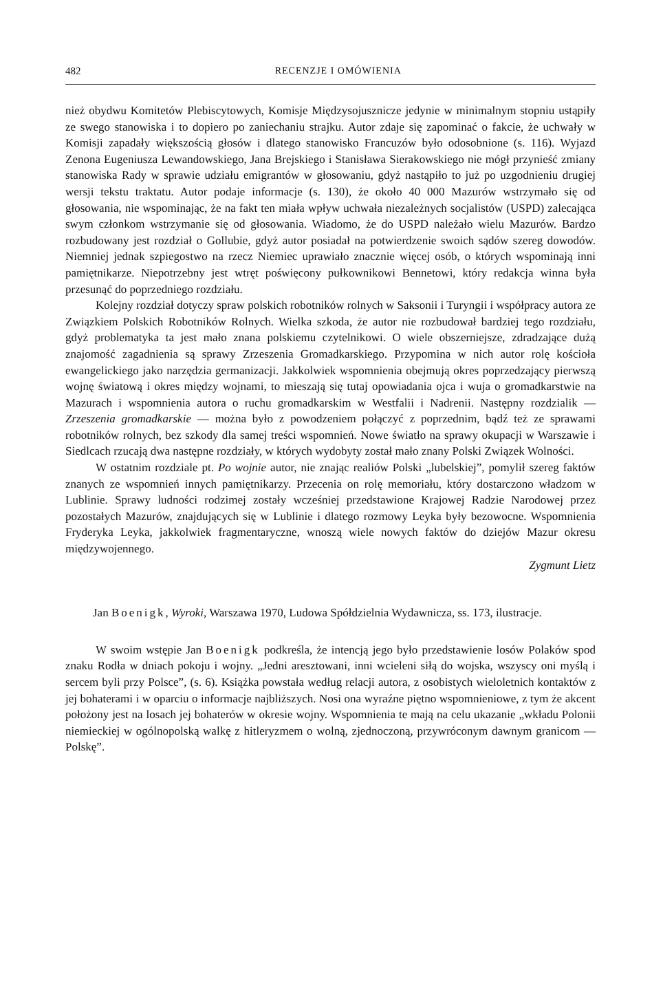482 RECENZJE I OMÓWIENIA
nież obydwu Komitetów Plebiscytowych, Komisje Międzysojusznicze jedynie w minimalnym stopniu ustąpiły ze swego stanowiska i to dopiero po zaniechaniu strajku. Autor zdaje się zapominać o fakcie, że uchwały w Komisji zapadały większością głosów i dlatego stanowisko Francuzów było odosobnione (s. 116). Wyjazd Zenona Eugeniusza Lewandowskiego, Jana Brejskiego i Stanisława Sierakowskiego nie mógł przynieść zmiany stanowiska Rady w sprawie udziału emigrantów w głosowaniu, gdyż nastąpiło to już po uzgodnieniu drugiej wersji tekstu traktatu. Autor podaje informacje (s. 130), że około 40 000 Mazurów wstrzymało się od głosowania, nie wspominając, że na fakt ten miała wpływ uchwała niezależnych socjalistów (USPD) zalecająca swym członkom wstrzymanie się od głosowania. Wiadomo, że do USPD należało wielu Mazurów. Bardzo rozbudowany jest rozdział o Gollubie, gdyż autor posiadał na potwierdzenie swoich sądów szereg dowodów. Niemniej jednak szpiegostwo na rzecz Niemiec uprawiało znacznie więcej osób, o których wspominają inni pamiętnikarze. Niepotrzebny jest wtręt poświęcony pułkownikowi Bennetowi, który redakcja winna była przesunąć do poprzedniego rozdziału.
Kolejny rozdział dotyczy spraw polskich robotników rolnych w Saksonii i Turyngii i współpracy autora ze Związkiem Polskich Robotników Rolnych. Wielka szkoda, że autor nie rozbudował bardziej tego rozdziału, gdyż problematyka ta jest mało znana polskiemu czytelnikowi. O wiele obszerniejsze, zdradzające dużą znajomość zagadnienia są sprawy Zrzeszenia Gromadkarskiego. Przypomina w nich autor rolę kościoła ewangelickiego jako narzędzia germanizacji. Jakkolwiek wspomnienia obejmują okres poprzedzający pierwszą wojnę światową i okres między wojnami, to mieszają się tutaj opowiadania ojca i wuja o gromadkarstwie na Mazurach i wspomnienia autora o ruchu gromadkarskim w Westfalii i Nadrenii. Następny rozdzialik — Zrzeszenia gromadkarskie — można było z powodzeniem połączyć z poprzednim, bądź też ze sprawami robotników rolnych, bez szkody dla samej treści wspomnień. Nowe światło na sprawy okupacji w Warszawie i Siedlcach rzucają dwa następne rozdziały, w których wydobyty został mało znany Polski Związek Wolności.
W ostatnim rozdziale pt. Po wojnie autor, nie znając realiów Polski „lubelskiej”, pomylił szereg faktów znanych ze wspomnień innych pamiętnikarzy. Przecenia on rolę memoriału, który dostarczono władzom w Lublinie. Sprawy ludności rodzimej zostały wcześniej przedstawione Krajowej Radzie Narodowej przez pozostałych Mazurów, znajdujących się w Lublinie i dlatego rozmowy Leyka były bezowocne. Wspomnienia Fryderyka Leyka, jakkolwiek fragmentaryczne, wnoszą wiele nowych faktów do dziejów Mazur okresu międzywojennego.
Zygmunt Lietz
Jan Boenigk, Wyroki, Warszawa 1970, Ludowa Spółdzielnia Wydawnicza, ss. 173, ilustracje.
W swoim wstępie Jan Boenigk podkreśla, że intencją jego było przedstawienie losów Polaków spod znaku Rodła w dniach pokoju i wojny. „Jedni aresztowani, inni wcieleni siłą do wojska, wszyscy oni myślą i sercem byli przy Polsce”, (s. 6). Książka powstała według relacji autora, z osobistych wieloletnich kontaktów z jej bohaterami i w oparciu o informacje najbliższych. Nosi ona wyraźne piętno wspomnieniowe, z tym że akcent położony jest na losach jej bohaterów w okresie wojny. Wspomnienia te mają na celu ukazanie „wkładu Polonii niemieckiej w ogólnopolską walkę z hitleryzmem o wolną, zjednoczoną, przywróconym dawnym granicom — Polskę”.